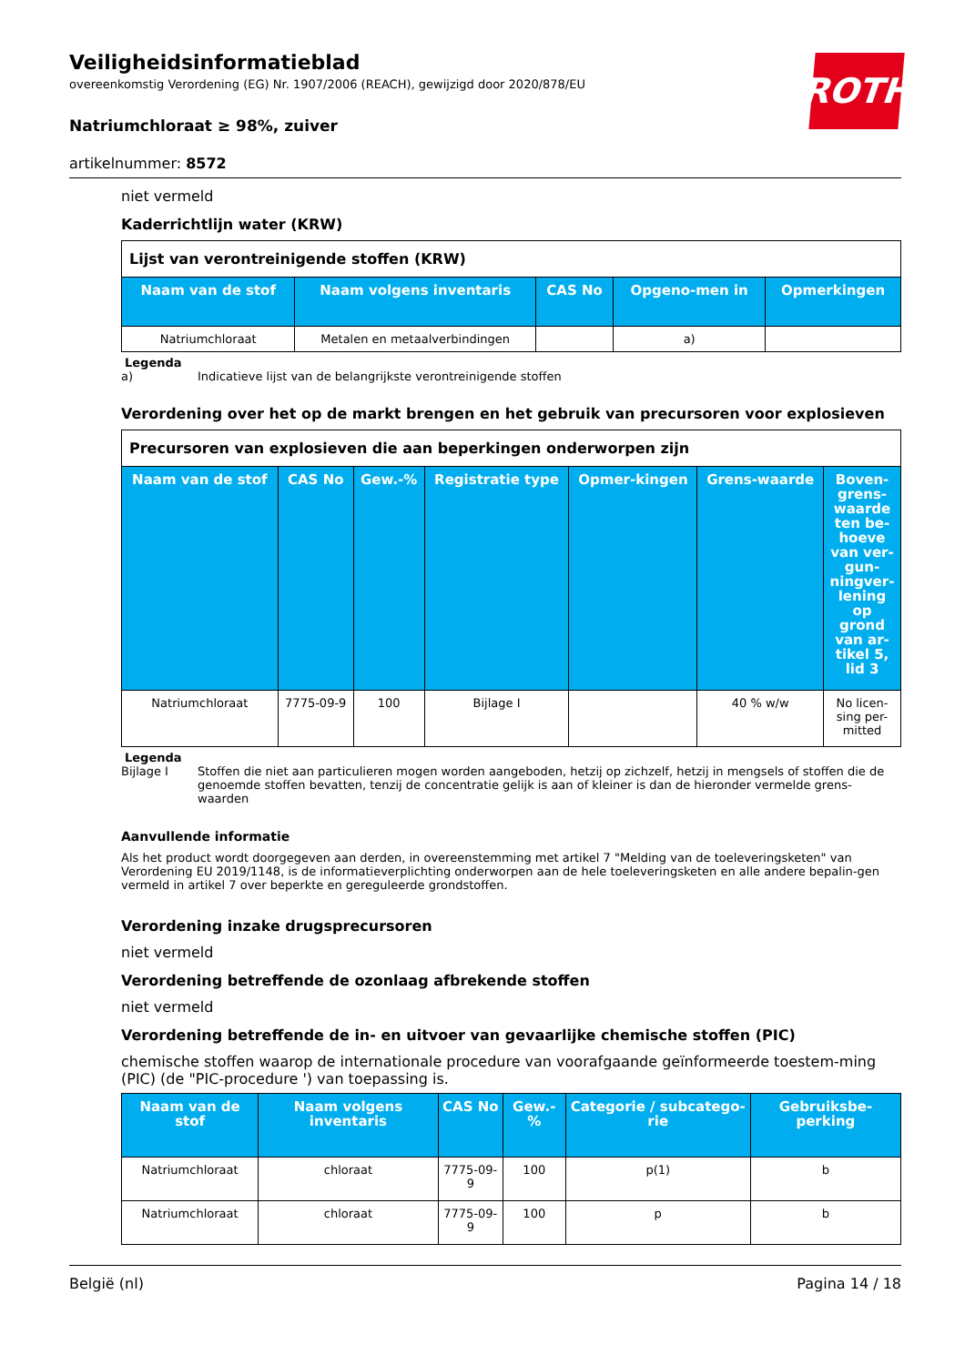ROTH
Veiligheidsinformatieblad
overeenkomstig Verordening (EG) Nr. 1907/2006 (REACH), gewijzigd door 2020/878/EU
Natriumchloraat ≥ 98%, zuiver
artikelnummer: 8572
niet vermeld
Kaderrichtlijn water (KRW)
| Lijst van verontreinigende stoffen (KRW) | | | | |
| Naam van de stof | Naam volgens inventaris | CAS No | Opgeno-men in | Opmerkingen |
| Natriumchloraat | Metalen en metaalverbindingen | | a) | |
Legenda
a) Indicatieve lijst van de belangrijkste verontreinigende stoffen
Verordening over het op de markt brengen en het gebruik van precursoren voor explosieven
| Precursoren van explosieven die aan beperkingen onderworpen zijn | | | | | | |
| Naam van de stof | CAS No | Gew.-% | Registratie type | Opmer-kingen | Grens-waarde | Boven-grens-waarde ten be-hoeve van ver-gun-ningver-lening op grond van ar-tikel 5, lid 3 |
| Natriumchloraat | 7775-09-9 | 100 | Bijlage I | | 40 % w/w | No licen-sing per-mitted |
Legenda
Bijlage I Stoffen die niet aan particulieren mogen worden aangeboden, hetzij op zichzelf, hetzij in mengsels of stoffen die de genoemde stoffen bevatten, tenzij de concentratie gelijk is aan of kleiner is dan de hieronder vermelde grens-waarden
Aanvullende informatie
Als het product wordt doorgegeven aan derden, in overeenstemming met artikel 7 "Melding van de toeleveringsketen" van Verordening EU 2019/1148, is de informatieverplichting onderworpen aan de hele toeleveringsketen en alle andere bepalin-gen vermeld in artikel 7 over beperkte en gereguleerde grondstoffen.
Verordening inzake drugsprecursoren
niet vermeld
Verordening betreffende de ozonlaag afbrekende stoffen
niet vermeld
Verordening betreffende de in- en uitvoer van gevaarlijke chemische stoffen (PIC)
chemische stoffen waarop de internationale procedure van voorafgaande geïnformeerde toestem-ming (PIC) (de "PIC-procedure ') van toepassing is.
| Naam van de stof | Naam volgens inventaris | CAS No | Gew.-% | Categorie / subcatego-rie | Gebruiksbe-perking |
| --- | --- | --- | --- | --- | --- |
| Natriumchloraat | chloraat | 7775-09-9 | 100 | p(1) | b |
| Natriumchloraat | chloraat | 7775-09-9 | 100 | p | b |
België (nl) Pagina 14 / 18